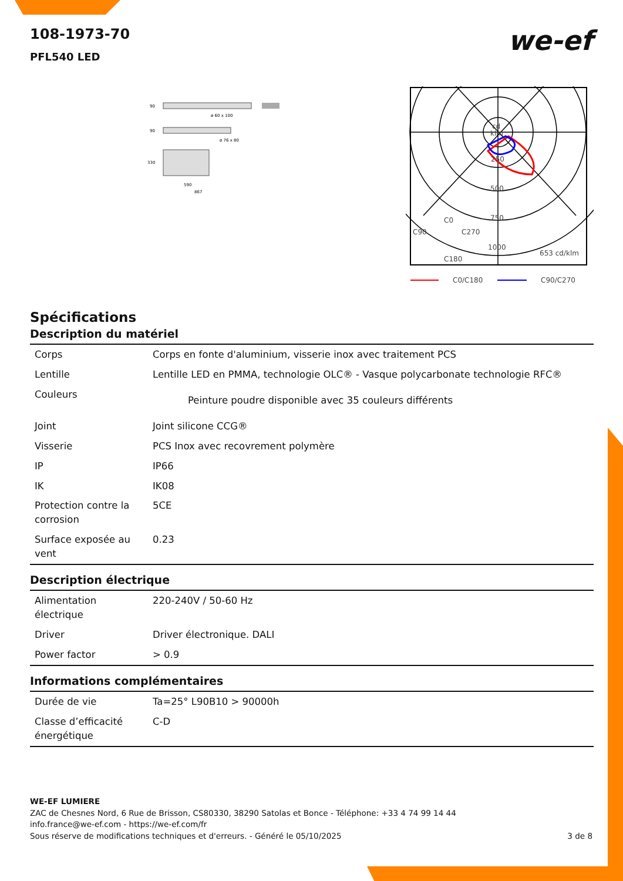we-ef
108-1973-70
PFL540 LED
90
ø 60 x 100
90
ø 76 x 80
330
590
867
cd
klm
250
500
750
1000
653 cd/klm
C90
C270
C0
C180
C0/C180
C90/C270
Spécifications
Description du matériel
| Corps | Corps en fonte d'aluminium, visserie inox avec traitement PCS |
| Lentille | Lentille LED en PMMA, technologie OLC® - Vasque polycarbonate technologie RFC® |
| Couleurs | Peinture poudre disponible avec 35 couleurs différents |
| Joint | Joint silicone CCG® |
| Visserie | PCS Inox avec recovrement polymère |
| IP | IP66 |
| IK | IK08 |
| Protection contre la corrosion | 5CE |
| Surface exposée au vent | 0.23 |
Description électrique
| Alimentation électrique | 220-240V / 50-60 Hz |
| Driver | Driver électronique. DALI |
| Power factor | > 0.9 |
Informations complémentaires
| Durée de vie | Ta=25° L90B10 > 90000h |
| Classe d’efficacité énergétique | C-D |
WE-EF LUMIERE
ZAC de Chesnes Nord, 6 Rue de Brisson, CS80330, 38290 Satolas et Bonce - Téléphone: +33 4 74 99 14 44
info.france@we-ef.com - https://we-ef.com/fr
Sous réserve de modifications techniques et d'erreurs. - Généré le 05/10/2025 3 de 8